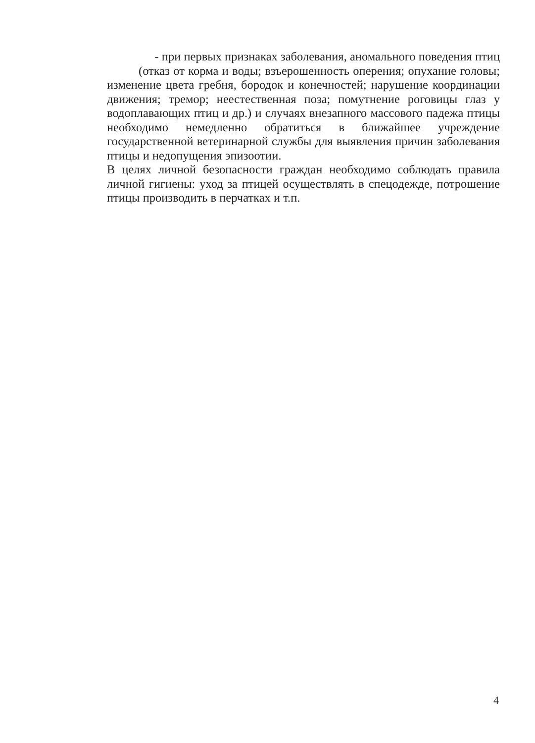- при первых признаках заболевания, аномального поведения птиц
(отказ от корма и воды; взъерошенность оперения; опухание головы; изменение цвета гребня, бородок и конечностей; нарушение координации движения; тремор; неестественная поза; помутнение роговицы глаз у водоплавающих птиц и др.) и случаях внезапного массового падежа птицы необходимо немедленно обратиться в ближайшее учреждение государственной ветеринарной службы для выявления причин заболевания птицы и недопущения эпизоотии.
В целях личной безопасности граждан необходимо соблюдать правила личной гигиены: уход за птицей осуществлять в спецодежде, потрошение птицы производить в перчатках и т.п.
4